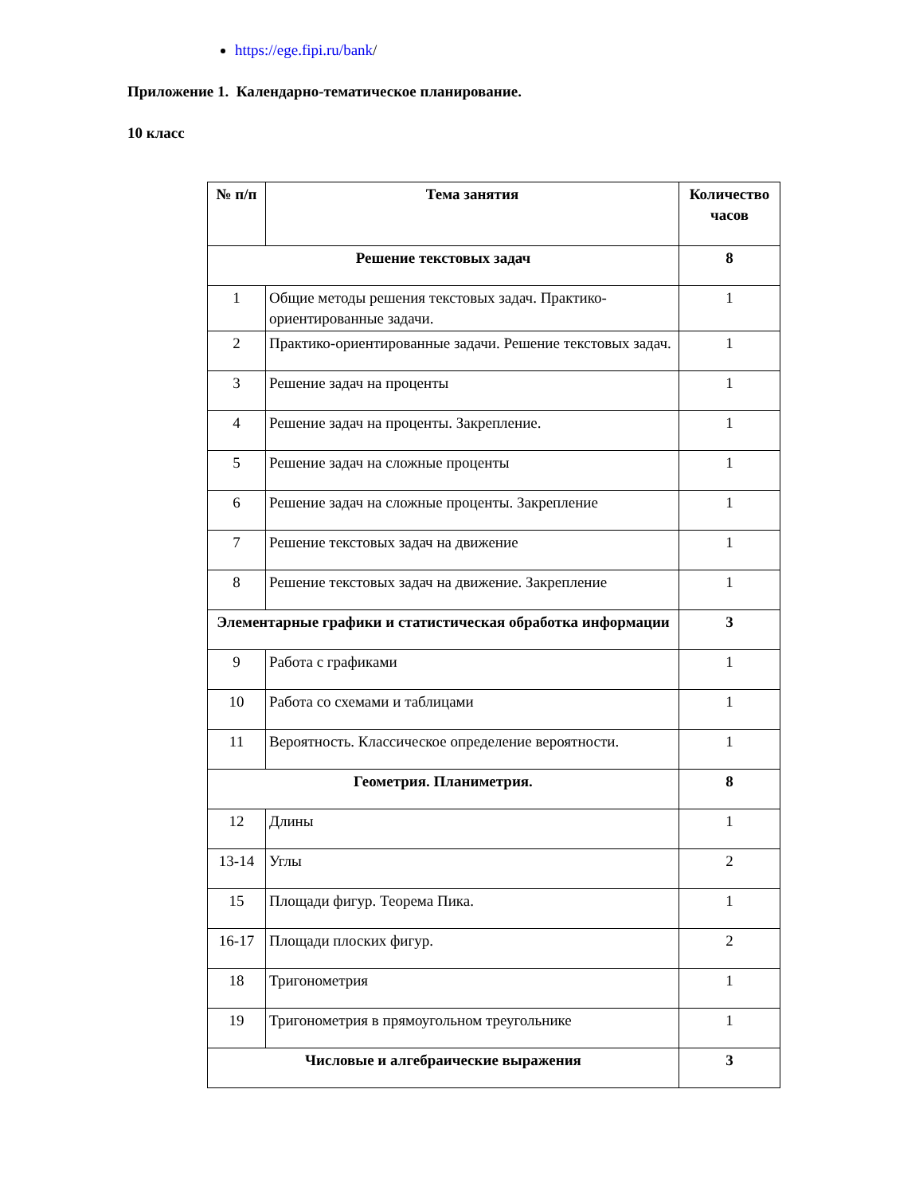https://ege.fipi.ru/bank/
Приложение 1. Календарно-тематическое планирование.
10 класс
| № п/п | Тема занятия | Количество часов |
| --- | --- | --- |
| Решение текстовых задач | | 8 |
| 1 | Общие методы решения текстовых задач. Практико-ориентированные задачи. | 1 |
| 2 | Практико-ориентированные задачи. Решение текстовых задач. | 1 |
| 3 | Решение задач на проценты | 1 |
| 4 | Решение задач на проценты. Закрепление. | 1 |
| 5 | Решение задач на сложные проценты | 1 |
| 6 | Решение задач на сложные проценты. Закрепление | 1 |
| 7 | Решение текстовых задач на движение | 1 |
| 8 | Решение текстовых задач на движение. Закрепление | 1 |
| Элементарные графики и статистическая обработка информации | | 3 |
| 9 | Работа с графиками | 1 |
| 10 | Работа со схемами и таблицами | 1 |
| 11 | Вероятность. Классическое определение вероятности. | 1 |
| Геометрия. Планиметрия. | | 8 |
| 12 | Длины | 1 |
| 13-14 | Углы | 2 |
| 15 | Площади фигур. Теорема Пика. | 1 |
| 16-17 | Площади плоских фигур. | 2 |
| 18 | Тригонометрия | 1 |
| 19 | Тригонометрия в прямоугольном треугольнике | 1 |
| Числовые и алгебраические выражения | | 3 |